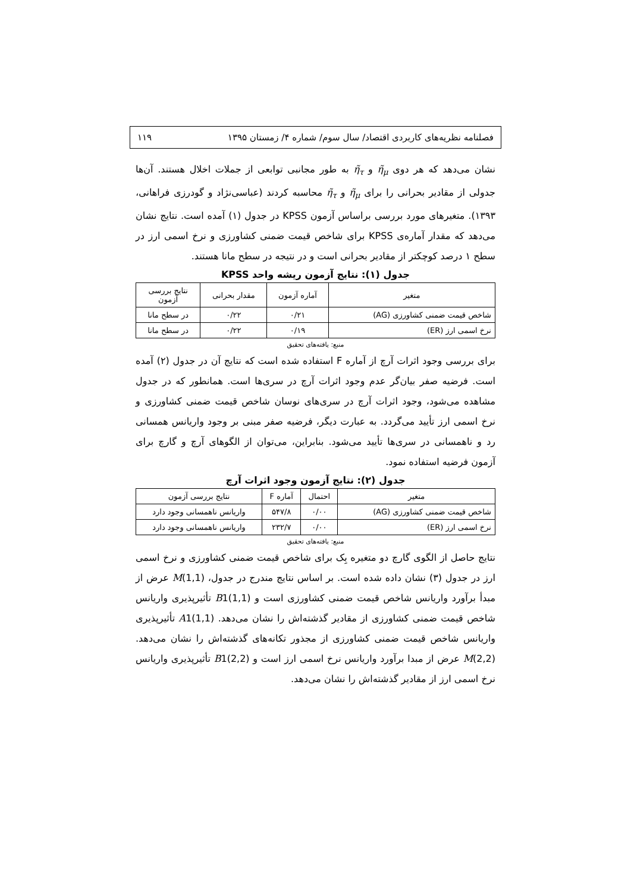فصلنامه نظریه‌های کاربردی اقتصاد/ سال سوم/ شماره ۴/ زمستان ۱۳۹۵ ۱۱۹
نشان می‌دهد که هر دوی η̃<sub>μ</sub> و η̃<sub>τ</sub> به طور مجانبی توابعی از جملات اخلال هستند. آن‌ها جدولی از مقادیر بحرانی را برای η̃<sub>μ</sub> و η̃<sub>τ</sub> محاسبه کردند (عباسی‌نژاد و گودرزی فراهانی، ۱۳۹۳). متغیرهای مورد بررسی براساس آزمون KPSS در جدول (۱) آمده است. نتایج نشان می‌دهد که مقدار آماره‌ی KPSS برای شاخص قیمت ضمنی کشاورزی و نرخ اسمی ارز در سطح ۱ درصد کوچکتر از مقادیر بحرانی است و در نتیجه در سطح مانا هستند.
جدول (۱): نتایج آزمون ریشه واحد KPSS
| متغیر | آماره آزمون | مقدار بحرانی | نتایج بررسی آزمون |
| --- | --- | --- | --- |
| شاخص قیمت ضمنی کشاورزی (AG) | ۰/۲۱ | ۰/۲۲ | در سطح مانا |
| نرخ اسمی ارز (ER) | ۰/۱۹ | ۰/۲۲ | در سطح مانا |
منبع: یافته‌های تحقیق
برای بررسی وجود اثرات آرچ از آماره F استفاده شده است که نتایج آن در جدول (۲) آمده است. فرضیه صفر بیان‌گر عدم وجود اثرات آرچ در سری‌ها است. همانطور که در جدول مشاهده می‌شود، وجود اثرات آرچ در سری‌های نوسان شاخص قیمت ضمنی کشاورزی و نرخ اسمی ارز تأیید می‌گردد. به عبارت دیگر، فرضیه صفر مبنی بر وجود واریانس همسانی رد و ناهمسانی در سری‌ها تأیید می‌شود. بنابراین، می‌توان از الگوهای آرچ و گارچ برای آزمون فرضیه استفاده نمود.
جدول (۲): نتایج آزمون وجود اثرات آرچ
| متغیر | احتمال | آماره F | نتایج بررسی آزمون |
| --- | --- | --- | --- |
| شاخص قیمت ضمنی کشاورزی (AG) | ۰/۰۰ | ۵۴۷/۸ | واریانس ناهمسانی وجود دارد |
| نرخ اسمی ارز (ER) | ۰/۰۰ | ۲۳۲/۷ | واریانس ناهمسانی وجود دارد |
منبع: یافته‌های تحقیق
نتایج حاصل از الگوی گارچ دو متغیره بِک برای شاخص قیمت ضمنی کشاورزی و نرخ اسمی ارز در جدول (۳) نشان داده شده است. بر اساس نتایج مندرج در جدول، M(1,1) عرض از مبدأ برآورد واریانس شاخص قیمت ضمنی کشاورزی است و B1(1,1) تأثیرپذیری واریانس شاخص قیمت ضمنی کشاورزی از مقادیر گذشته‌اش را نشان می‌دهد. A1(1,1) تأثیرپذیری واریانس شاخص قیمت ضمنی کشاورزی از مجذور تکانه‌های گذشته‌اش را نشان می‌دهد. M(2,2) عرض از مبدا برآورد واریانس نرخ اسمی ارز است و B1(2,2) تأثیرپذیری واریانس نرخ اسمی ارز از مقادیر گذشته‌اش را نشان می‌دهد.